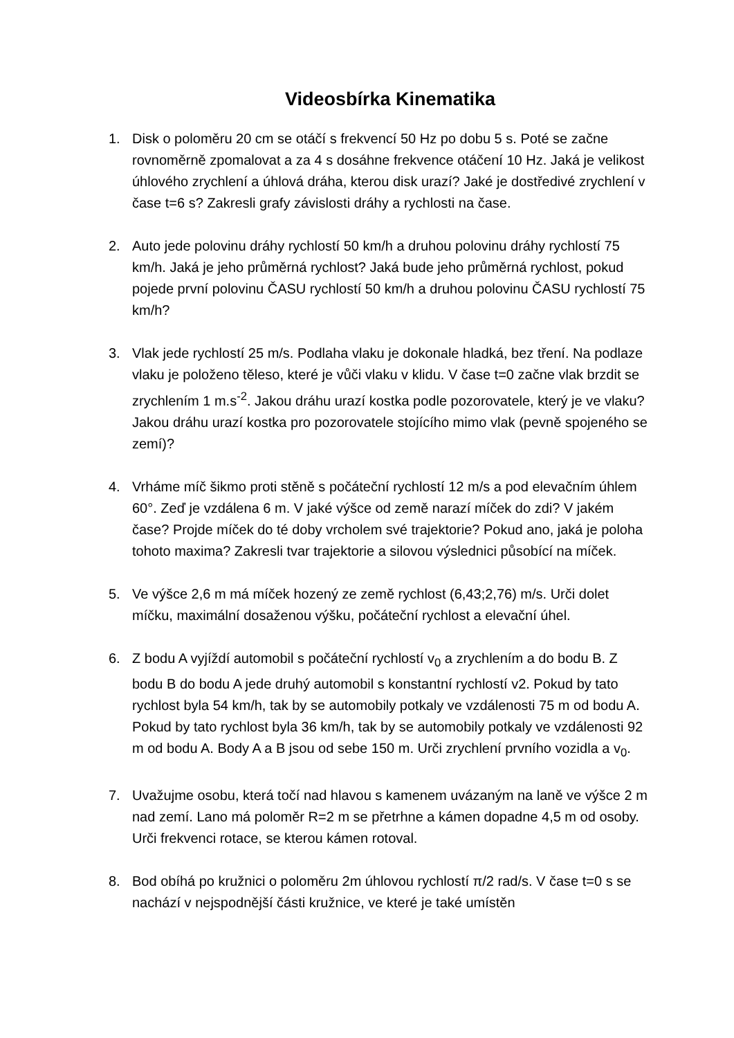Videosbírka Kinematika
1. Disk o poloměru 20 cm se otáčí s frekvencí 50 Hz po dobu 5 s. Poté se začne rovnoměrně zpomalovat a za 4 s dosáhne frekvence otáčení 10 Hz. Jaká je velikost úhlového zrychlení a úhlová dráha, kterou disk urazí? Jaké je dostředivé zrychlení v čase t=6 s? Zakresli grafy závislosti dráhy a rychlosti na čase.
2. Auto jede polovinu dráhy rychlostí 50 km/h a druhou polovinu dráhy rychlostí 75 km/h. Jaká je jeho průměrná rychlost? Jaká bude jeho průměrná rychlost, pokud pojede první polovinu ČASU rychlostí 50 km/h a druhou polovinu ČASU rychlostí 75 km/h?
3. Vlak jede rychlostí 25 m/s. Podlaha vlaku je dokonale hladká, bez tření. Na podlaze vlaku je položeno těleso, které je vůči vlaku v klidu. V čase t=0 začne vlak brzdit se zrychlením 1 m.s<sup>-2</sup>. Jakou dráhu urazí kostka podle pozorovatele, který je ve vlaku? Jakou dráhu urazí kostka pro pozorovatele stojícího mimo vlak (pevně spojeného se zemí)?
4. Vrháme míč šikmo proti stěně s počáteční rychlostí 12 m/s a pod elevačním úhlem 60°. Zeď je vzdálena 6 m. V jaké výšce od země narazí míček do zdi? V jakém čase? Projde míček do té doby vrcholem své trajektorie? Pokud ano, jaká je poloha tohoto maxima? Zakresli tvar trajektorie a silovou výslednici působící na míček.
5. Ve výšce 2,6 m má míček hozený ze země rychlost (6,43;2,76) m/s. Urči dolet míčku, maximální dosaženou výšku, počáteční rychlost a elevační úhel.
6. Z bodu A vyjíždí automobil s počáteční rychlostí v<sub>0</sub> a zrychlením a do bodu B. Z bodu B do bodu A jede druhý automobil s konstantní rychlostí v2. Pokud by tato rychlost byla 54 km/h, tak by se automobily potkaly ve vzdálenosti 75 m od bodu A. Pokud by tato rychlost byla 36 km/h, tak by se automobily potkaly ve vzdálenosti 92 m od bodu A. Body A a B jsou od sebe 150 m. Urči zrychlení prvního vozidla a v<sub>0</sub>.
7. Uvažujme osobu, která točí nad hlavou s kamenem uvázaným na laně ve výšce 2 m nad zemí. Lano má poloměr R=2 m se přetrhne a kámen dopadne 4,5 m od osoby. Urči frekvenci rotace, se kterou kámen rotoval.
8. Bod obíhá po kružnici o poloměru 2m úhlovou rychlostí π/2 rad/s. V čase t=0 s se nachází v nejspodnější části kružnice, ve které je také umístěn